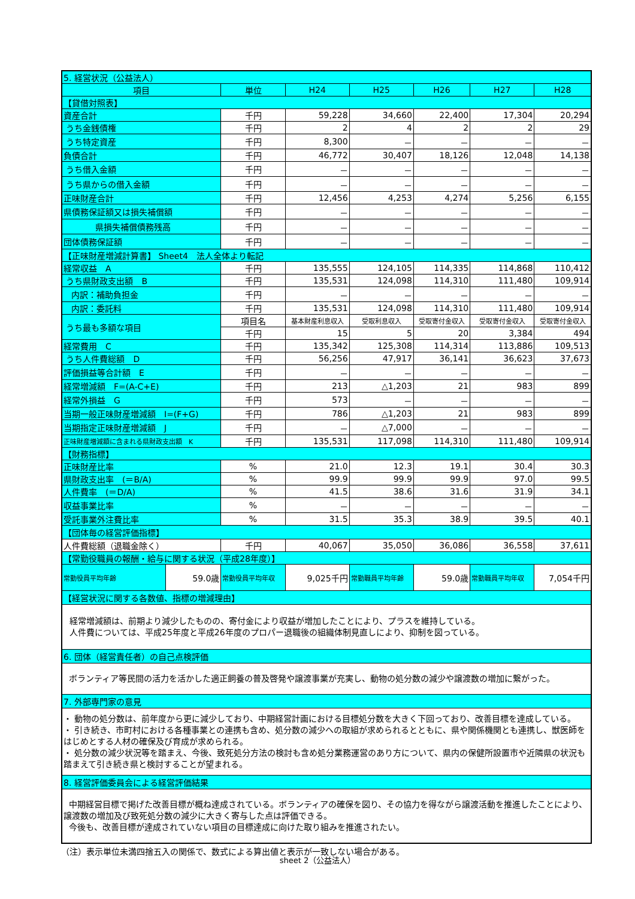| 5. 経営状況（公益法人） | | | | | | | |
| 項目 | | 単位 | H24 | H25 | H26 | H27 | H28 |
| 【貸借対照表】 | | | | | | | |
| 資産合計 | | 千円 | 59,228 | 34,660 | 22,400 | 17,304 | 20,294 |
| うち金銭債権 | | 千円 | 2 | 4 | 2 | 2 | 29 |
| うち特定資産 | | 千円 | 8,300 | － | － | － | － |
| 負債合計 | | 千円 | 46,772 | 30,407 | 18,126 | 12,048 | 14,138 |
| うち借入金額 | | 千円 | － | － | － | － | － |
| うち県からの借入金額 | | 千円 | － | － | － | － | － |
| 正味財産合計 | | 千円 | 12,456 | 4,253 | 4,274 | 5,256 | 6,155 |
| 県債務保証額又は損失補償額 | | 千円 | － | － | － | － | － |
| 県損失補償債務残高 | | 千円 | － | － | － | － | － |
| 団体債務保証額 | | 千円 | － | － | － | － | － |
| 【正味財産増減計算書】 Sheet4 法人全体より転記 | | | | | | | |
| 経常収益 A | | 千円 | 135,555 | 124,105 | 114,335 | 114,868 | 110,412 |
| うち県財政支出額 B | | 千円 | 135,531 | 124,098 | 114,310 | 111,480 | 109,914 |
| 内訳：補助負担金 | | 千円 | － | － | － | － | － |
| 内訳：委託料 | | 千円 | 135,531 | 124,098 | 114,310 | 111,480 | 109,914 |
| うち最も多額な項目 | | 項目名 | 基本財産利息収入 | 受取利息収入 | 受取寄付金収入 | 受取寄付金収入 | 受取寄付金収入 |
| | | 千円 | 15 | 5 | 20 | 3,384 | 494 |
| 経常費用 C | | 千円 | 135,342 | 125,308 | 114,314 | 113,886 | 109,513 |
| うち人件費総額 D | | 千円 | 56,256 | 47,917 | 36,141 | 36,623 | 37,673 |
| 評価損益等合計額 E | | 千円 | － | － | － | － | － |
| 経常増減額 F=(A-C+E) | | 千円 | 213 | △1,203 | 21 | 983 | 899 |
| 経常外損益 G | | 千円 | 573 | － | － | － | － |
| 当期一般正味財産増減額 I=(F+G) | | 千円 | 786 | △1,203 | 21 | 983 | 899 |
| 当期指定正味財産増減額 J | | 千円 | － | △7,000 | － | － | － |
| 正味財産増減額に含まれる県財政支出額 K | | 千円 | 135,531 | 117,098 | 114,310 | 111,480 | 109,914 |
| 【財務指標】 | | | | | | | |
| 正味財産比率 | | % | 21.0 | 12.3 | 19.1 | 30.4 | 30.3 |
| 県財政支出率 (＝B/A) | | % | 99.9 | 99.9 | 99.9 | 97.0 | 99.5 |
| 人件費率 (＝D/A) | | % | 41.5 | 38.6 | 31.6 | 31.9 | 34.1 |
| 収益事業比率 | | % | － | － | － | － | － |
| 受託事業外注費比率 | | % | 31.5 | 35.3 | 38.9 | 39.5 | 40.1 |
| 【団体毎の経営評価指標】 | | | | | | | |
| 人件費総額（退職金除く） | | 千円 | 40,067 | 35,050 | 36,086 | 36,558 | 37,611 |
| 【常勤役職員の報酬・給与に関する状況（平成28年度）】 | | | | | | | |
| 常勤役員平均年齢 | 59.0歳 | 常勤役員平均年収 | 9,025千円 | 常勤職員平均年齢 | 59.0歳 | 常勤職員平均年収 | 7,054千円 |
| 【経営状況に関する各数値、指標の増減理由】 | | | | | | | |
| 経常増減額は、前期より減少したものの、寄付金により収益が増加したことにより、プラスを維持している。 人件費については、平成25年度と平成26年度のプロパー退職後の組織体制見直しにより、抑制を図っている。 | | | | | | | |
| 6. 団体（経営責任者）の自己点検評価 | | | | | | | |
| ボランティア等民間の活力を活かした適正飼養の普及啓発や譲渡事業が充実し、動物の処分数の減少や譲渡数の増加に繋がった。 | | | | | | | |
| 7. 外部専門家の意見 | | | | | | | |
| ・ 動物の処分数は、前年度から更に減少しており、中期経営計画における目標処分数を大きく下回っており、改善目標を達成している。 ・ 引き続き、市町村における各種事業との連携も含め、処分数の減少への取組が求められるとともに、県や関係機関とも連携し、獣医師をはじめとする人材の確保及び育成が求められる。 ・ 処分数の減少状況等を踏まえ、今後、致死処分方法の検討も含め処分業務運営のあり方について、県内の保健所設置市や近隣県の状況も踏まえて引き続き県と検討することが望まれる。 | | | | | | | |
| 8. 経営評価委員会による経営評価結果 | | | | | | | |
| 中期経営目標で掲げた改善目標が概ね達成されている。ボランティアの確保を図り、その協力を得ながら譲渡活動を推進したことにより、譲渡数の増加及び致死処分数の減少に大きく寄与した点は評価できる。 今後も、改善目標が達成されていない項目の目標達成に向けた取り組みを推進されたい。 | | | | | | | |
（注）表示単位未満四捨五入の関係で、数式による算出値と表示が一致しない場合がある。
sheet 2（公益法人）